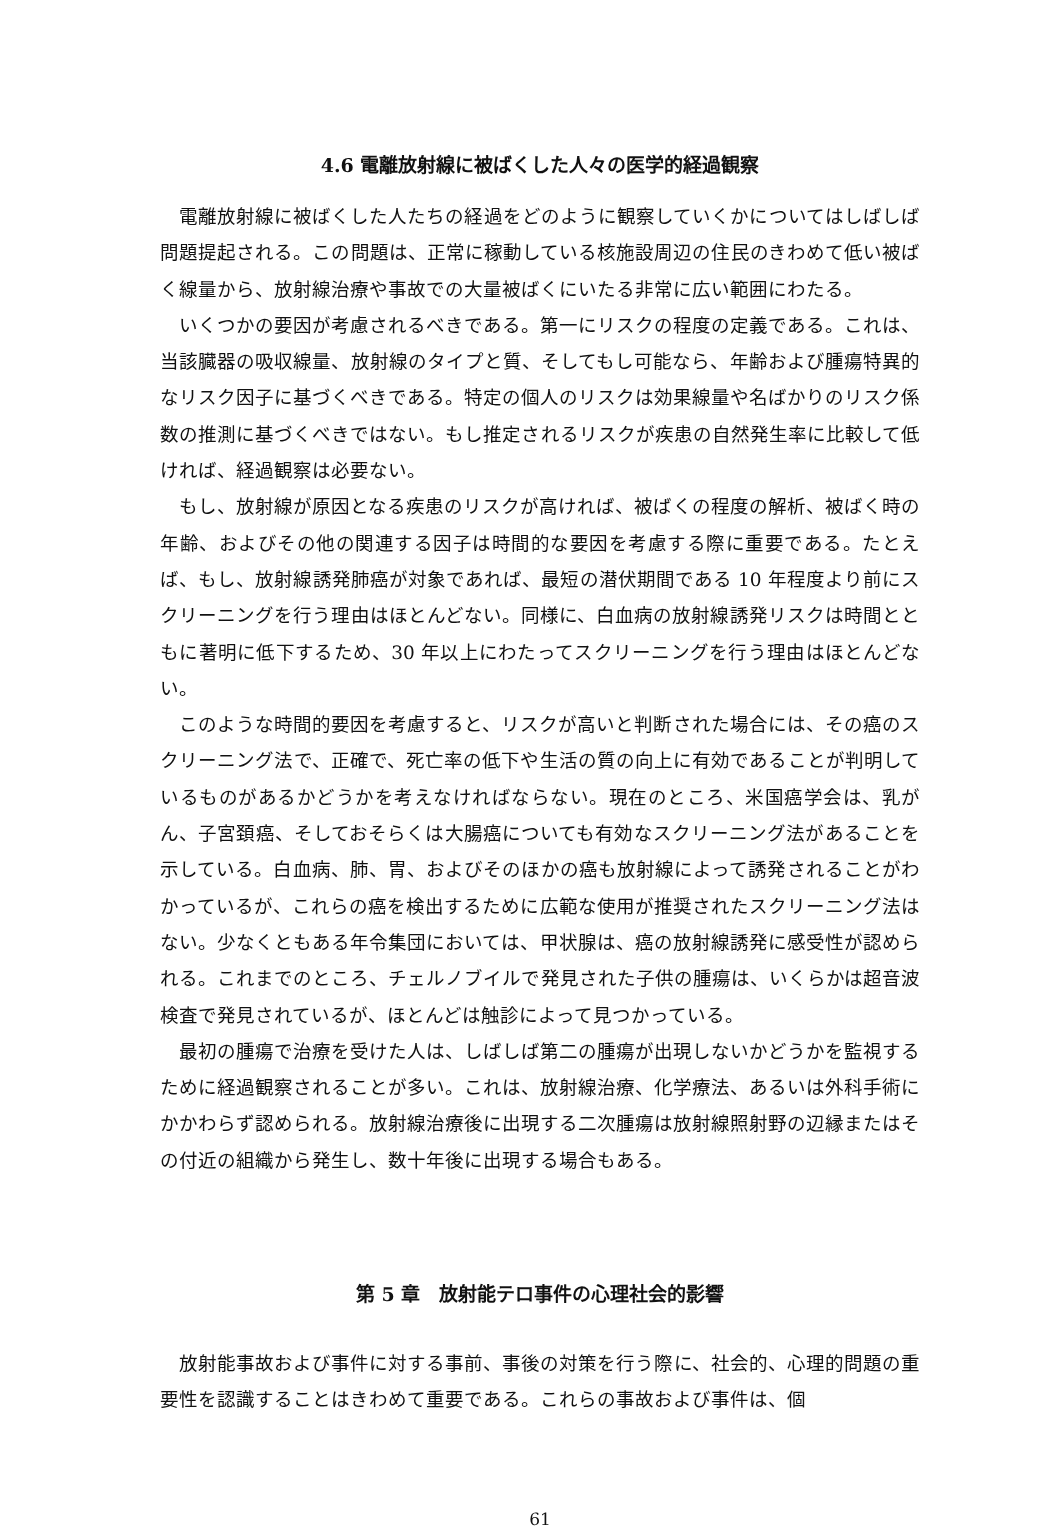4.6 電離放射線に被ばくした人々の医学的経過観察
電離放射線に被ばくした人たちの経過をどのように観察していくかについてはしばしば問題提起される。この問題は、正常に稼動している核施設周辺の住民のきわめて低い被ばく線量から、放射線治療や事故での大量被ばくにいたる非常に広い範囲にわたる。
いくつかの要因が考慮されるべきである。第一にリスクの程度の定義である。これは、当該臓器の吸収線量、放射線のタイプと質、そしてもし可能なら、年齢および腫瘍特異的なリスク因子に基づくべきである。特定の個人のリスクは効果線量や名ばかりのリスク係数の推測に基づくべきではない。もし推定されるリスクが疾患の自然発生率に比較して低ければ、経過観察は必要ない。
もし、放射線が原因となる疾患のリスクが高ければ、被ばくの程度の解析、被ばく時の年齢、およびその他の関連する因子は時間的な要因を考慮する際に重要である。たとえば、もし、放射線誘発肺癌が対象であれば、最短の潜伏期間である 10 年程度より前にスクリーニングを行う理由はほとんどない。同様に、白血病の放射線誘発リスクは時間とともに著明に低下するため、30 年以上にわたってスクリーニングを行う理由はほとんどない。
このような時間的要因を考慮すると、リスクが高いと判断された場合には、その癌のスクリーニング法で、正確で、死亡率の低下や生活の質の向上に有効であることが判明しているものがあるかどうかを考えなければならない。現在のところ、米国癌学会は、乳がん、子宮頚癌、そしておそらくは大腸癌についても有効なスクリーニング法があることを示している。白血病、肺、胃、およびそのほかの癌も放射線によって誘発されることがわかっているが、これらの癌を検出するために広範な使用が推奨されたスクリーニング法はない。少なくともある年令集団においては、甲状腺は、癌の放射線誘発に感受性が認められる。これまでのところ、チェルノブイルで発見された子供の腫瘍は、いくらかは超音波検査で発見されているが、ほとんどは触診によって見つかっている。
最初の腫瘍で治療を受けた人は、しばしば第二の腫瘍が出現しないかどうかを監視するために経過観察されることが多い。これは、放射線治療、化学療法、あるいは外科手術にかかわらず認められる。放射線治療後に出現する二次腫瘍は放射線照射野の辺縁またはその付近の組織から発生し、数十年後に出現する場合もある。
第 5 章　放射能テロ事件の心理社会的影響
放射能事故および事件に対する事前、事後の対策を行う際に、社会的、心理的問題の重要性を認識することはきわめて重要である。これらの事故および事件は、個
61